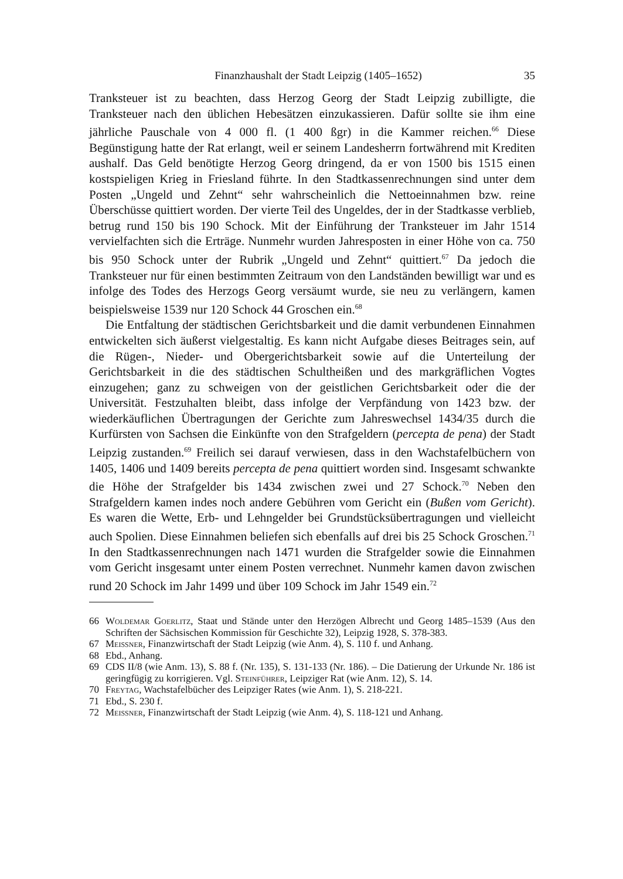Finanzhaushalt der Stadt Leipzig (1405–1652) 35
Tranksteuer ist zu beachten, dass Herzog Georg der Stadt Leipzig zubilligte, die Tranksteuer nach den üblichen Hebesätzen einzukassieren. Dafür sollte sie ihm eine jährliche Pauschale von 4 000 fl. (1 400 ßgr) in die Kammer reichen.<sup>66</sup> Diese Begünstigung hatte der Rat erlangt, weil er seinem Landesherrn fortwährend mit Krediten aushalf. Das Geld benötigte Herzog Georg dringend, da er von 1500 bis 1515 einen kostspieligen Krieg in Friesland führte. In den Stadtkassenrechnungen sind unter dem Posten „Ungeld und Zehnt“ sehr wahrscheinlich die Nettoeinnahmen bzw. reine Überschüsse quittiert worden. Der vierte Teil des Ungeldes, der in der Stadtkasse verblieb, betrug rund 150 bis 190 Schock. Mit der Einführung der Tranksteuer im Jahr 1514 vervielfachten sich die Erträge. Nunmehr wurden Jahresposten in einer Höhe von ca. 750 bis 950 Schock unter der Rubrik „Ungeld und Zehnt“ quittiert.<sup>67</sup> Da jedoch die Tranksteuer nur für einen bestimmten Zeitraum von den Landständen bewilligt war und es infolge des Todes des Herzogs Georg versäumt wurde, sie neu zu verlängern, kamen beispielsweise 1539 nur 120 Schock 44 Groschen ein.<sup>68</sup>
Die Entfaltung der städtischen Gerichtsbarkeit und die damit verbundenen Einnahmen entwickelten sich äußerst vielgestaltig. Es kann nicht Aufgabe dieses Beitrages sein, auf die Rügen-, Nieder- und Obergerichtsbarkeit sowie auf die Unterteilung der Gerichtsbarkeit in die des städtischen Schultheißen und des markgräflichen Vogtes einzugehen; ganz zu schweigen von der geistlichen Gerichtsbarkeit oder die der Universität. Festzuhalten bleibt, dass infolge der Verpfändung von 1423 bzw. der wiederkäuflichen Übertragungen der Gerichte zum Jahreswechsel 1434/35 durch die Kurfürsten von Sachsen die Einkünfte von den Strafgeldern (percepta de pena) der Stadt Leipzig zustanden.<sup>69</sup> Freilich sei darauf verwiesen, dass in den Wachstafelbüchern von 1405, 1406 und 1409 bereits percepta de pena quittiert worden sind. Insgesamt schwankte die Höhe der Strafgelder bis 1434 zwischen zwei und 27 Schock.<sup>70</sup> Neben den Strafgeldern kamen indes noch andere Gebühren vom Gericht ein (Bußen vom Gericht). Es waren die Wette, Erb- und Lehngelder bei Grundstücksübertragungen und vielleicht auch Spolien. Diese Einnahmen beliefen sich ebenfalls auf drei bis 25 Schock Groschen.<sup>71</sup> In den Stadtkassenrechnungen nach 1471 wurden die Strafgelder sowie die Einnahmen vom Gericht insgesamt unter einem Posten verrechnet. Nunmehr kamen davon zwischen rund 20 Schock im Jahr 1499 und über 109 Schock im Jahr 1549 ein.<sup>72</sup>
66 Woldemar Goerlitz, Staat und Stände unter den Herzögen Albrecht und Georg 1485–1539 (Aus den Schriften der Sächsischen Kommission für Geschichte 32), Leipzig 1928, S. 378-383.
67 Meissner, Finanzwirtschaft der Stadt Leipzig (wie Anm. 4), S. 110 f. und Anhang.
68 Ebd., Anhang.
69 CDS II/8 (wie Anm. 13), S. 88 f. (Nr. 135), S. 131-133 (Nr. 186). – Die Datierung der Urkunde Nr. 186 ist geringfügig zu korrigieren. Vgl. Steinführer, Leipziger Rat (wie Anm. 12), S. 14.
70 Freytag, Wachstafelbücher des Leipziger Rates (wie Anm. 1), S. 218-221.
71 Ebd., S. 230 f.
72 Meissner, Finanzwirtschaft der Stadt Leipzig (wie Anm. 4), S. 118-121 und Anhang.